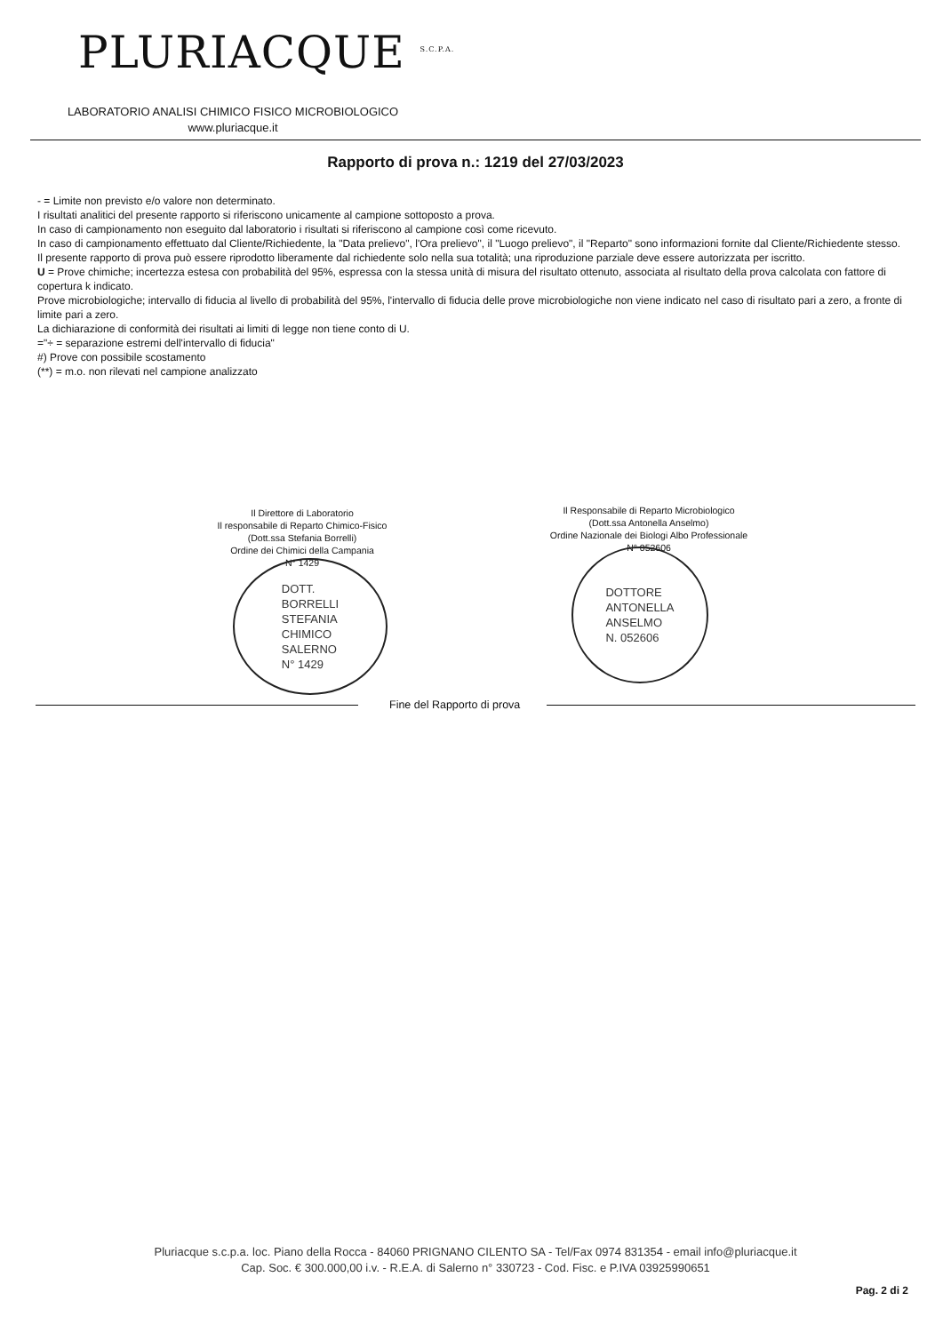PLURIACQUE <sup>S.C.P.A.</sup>
LABORATORIO ANALISI CHIMICO FISICO MICROBIOLOGICO
www.pluriacque.it
Rapporto di prova n.: 1219 del 27/03/2023
- = Limite non previsto e/o valore non determinato.
I risultati analitici del presente rapporto si riferiscono unicamente al campione sottoposto a prova.
In caso di campionamento non eseguito dal laboratorio i risultati si riferiscono al campione così come ricevuto.
In caso di campionamento effettuato dal Cliente/Richiedente, la "Data prelievo", l'Ora prelievo", il "Luogo prelievo", il "Reparto" sono informazioni fornite dal Cliente/Richiedente stesso.
Il presente rapporto di prova può essere riprodotto liberamente dal richiedente solo nella sua totalità; una riproduzione parziale deve essere autorizzata per iscritto.
U = Prove chimiche; incertezza estesa con probabilità del 95%, espressa con la stessa unità di misura del risultato ottenuto, associata al risultato della prova calcolata con fattore di copertura k indicato.
Prove microbiologiche; intervallo di fiducia al livello di probabilità del 95%, l'intervallo di fiducia delle prove microbiologiche non viene indicato nel caso di risultato pari a zero, a fronte di limite pari a zero.
La dichiarazione di conformità dei risultati ai limiti di legge non tiene conto di U.
="÷ = separazione estremi dell'intervallo di fiducia"
#) Prove con possibile scostamento
(**) = m.o. non rilevati nel campione analizzato
Il Direttore di Laboratorio
Il responsabile di Reparto Chimico-Fisico
(Dott.ssa Stefania Borrelli)
Ordine dei Chimici della Campania
N° 1429
DOTT.
BORRELLI
STEFANIA
CHIMICO
SALERNO
N° 1429
Il Responsabile di Reparto Microbiologico
(Dott.ssa Antonella Anselmo)
Ordine Nazionale dei Biologi Albo Professionale
N° 052606
DOTTORE
ANTONELLA
ANSELMO
N. 052606
Fine del Rapporto di prova
Pluriacque s.c.p.a. loc. Piano della Rocca - 84060 PRIGNANO CILENTO SA - Tel/Fax 0974 831354 - email info@pluriacque.it
Cap. Soc. € 300.000,00 i.v. - R.E.A. di Salerno n° 330723 - Cod. Fisc. e P.IVA 03925990651
Pag. 2 di 2